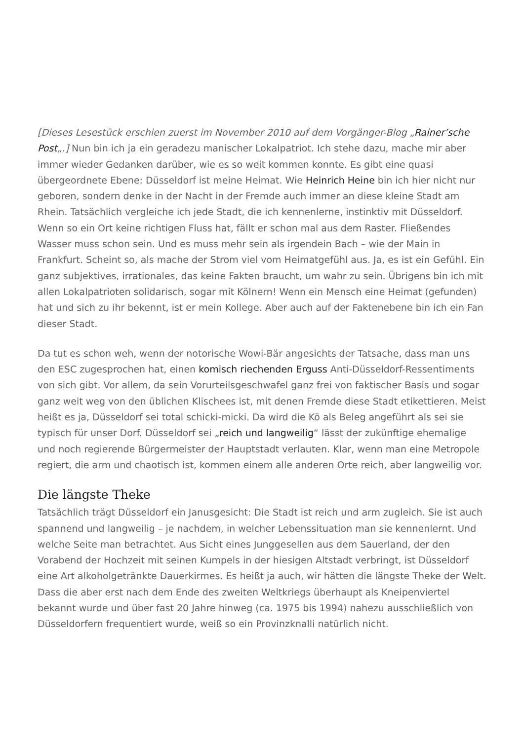[Dieses Lesestück erschien zuerst im November 2010 auf dem Vorgänger-Blog „Rainer’sche Post„.] Nun bin ich ja ein geradezu manischer Lokalpatriot. Ich stehe dazu, mache mir aber immer wieder Gedanken darüber, wie es so weit kommen konnte. Es gibt eine quasi übergeordnete Ebene: Düsseldorf ist meine Heimat. Wie Heinrich Heine bin ich hier nicht nur geboren, sondern denke in der Nacht in der Fremde auch immer an diese kleine Stadt am Rhein. Tatsächlich vergleiche ich jede Stadt, die ich kennenlerne, instinktiv mit Düsseldorf. Wenn so ein Ort keine richtigen Fluss hat, fällt er schon mal aus dem Raster. Fließendes Wasser muss schon sein. Und es muss mehr sein als irgendein Bach – wie der Main in Frankfurt. Scheint so, als mache der Strom viel vom Heimatgefühl aus. Ja, es ist ein Gefühl. Ein ganz subjektives, irrationales, das keine Fakten braucht, um wahr zu sein. Übrigens bin ich mit allen Lokalpatrioten solidarisch, sogar mit Kölnern! Wenn ein Mensch eine Heimat (gefunden) hat und sich zu ihr bekennt, ist er mein Kollege. Aber auch auf der Faktenebene bin ich ein Fan dieser Stadt.
Da tut es schon weh, wenn der notorische Wowi-Bär angesichts der Tatsache, dass man uns den ESC zugesprochen hat, einen komisch riechenden Erguss Anti-Düsseldorf-Ressentiments von sich gibt. Vor allem, da sein Vorurteilsgeschwafel ganz frei von faktischer Basis und sogar ganz weit weg von den üblichen Klischees ist, mit denen Fremde diese Stadt etikettieren. Meist heißt es ja, Düsseldorf sei total schicki-micki. Da wird die Kö als Beleg angeführt als sei sie typisch für unser Dorf. Düsseldorf sei „reich und langweilig“ lässt der zukünftige ehemalige und noch regierende Bürgermeister der Hauptstadt verlauten. Klar, wenn man eine Metropole regiert, die arm und chaotisch ist, kommen einem alle anderen Orte reich, aber langweilig vor.
Die längste Theke
Tatsächlich trägt Düsseldorf ein Janusgesicht: Die Stadt ist reich und arm zugleich. Sie ist auch spannend und langweilig – je nachdem, in welcher Lebenssituation man sie kennenlernt. Und welche Seite man betrachtet. Aus Sicht eines Junggesellen aus dem Sauerland, der den Vorabend der Hochzeit mit seinen Kumpels in der hiesigen Altstadt verbringt, ist Düsseldorf eine Art alkoholgetränkte Dauerkirmes. Es heißt ja auch, wir hätten die längste Theke der Welt. Dass die aber erst nach dem Ende des zweiten Weltkriegs überhaupt als Kneipenviertel bekannt wurde und über fast 20 Jahre hinweg (ca. 1975 bis 1994) nahezu ausschließlich von Düsseldorfern frequentiert wurde, weiß so ein Provinzknalli natürlich nicht.